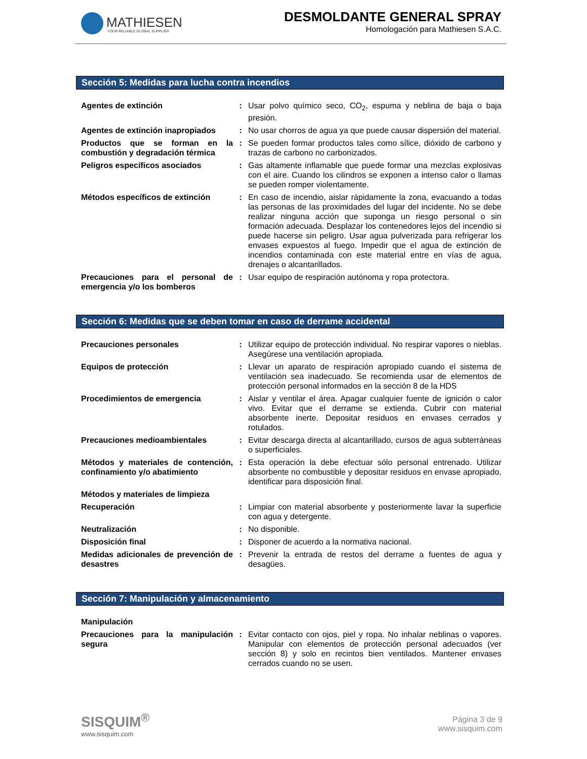MATHIESEN
YOUR RELIABLE GLOBAL SUPPLIER
DESMOLDANTE GENERAL SPRAY
Homologación para Mathiesen S.A.C.
Sección 5: Medidas para lucha contra incendios
| Agentes de extinción | : | Usar polvo químico seco, CO<sub>2</sub>, espuma y neblina de baja o baja presión. |
| Agentes de extinción inapropiados | : | No usar chorros de agua ya que puede causar dispersión del material. |
| Productos que se forman en la combustión y degradación térmica | : | Se pueden formar productos tales como sílice, dióxido de carbono y trazas de carbono no carbonizados. |
| Peligros específicos asociados | : | Gas altamente inflamable que puede formar una mezclas explosivas con el aire. Cuando los cilindros se exponen a intenso calor o llamas se pueden romper violentamente. |
| Métodos específicos de extinción | : | En caso de incendio, aislar rápidamente la zona, evacuando a todas las personas de las proximidades del lugar del incidente. No se debe realizar ninguna acción que suponga un riesgo personal o sin formación adecuada. Desplazar los contenedores lejos del incendio si puede hacerse sin peligro. Usar agua pulverizada para refrigerar los envases expuestos al fuego. Impedir que el agua de extinción de incendios contaminada con este material entre en vías de agua, drenajes o alcantarillados. |
| Precauciones para el personal de emergencia y/o los bomberos | : | Usar equipo de respiración autónoma y ropa protectora. |
Sección 6: Medidas que se deben tomar en caso de derrame accidental
| Precauciones personales | : | Utilizar equipo de protección individual. No respirar vapores o nieblas. Asegúrese una ventilación apropiada. |
| Equipos de protección | : | Llevar un aparato de respiración apropiado cuando el sistema de ventilación sea inadecuado. Se recomienda usar de elementos de protección personal informados en la sección 8 de la HDS |
| Procedimientos de emergencia | : | Aislar y ventilar el área. Apagar cualquier fuente de ignición o calor vivo. Evitar que el derrame se extienda. Cubrir con material absorbente inerte. Depositar residuos en envases cerrados y rotulados. |
| Precauciones medioambientales | : | Evitar descarga directa al alcantarillado, cursos de agua subterráneas o superficiales. |
| Métodos y materiales de contención, confinamiento y/o abatimiento | : | Esta operación la debe efectuar sólo personal entrenado. Utilizar absorbente no combustible y depositar residuos en envase apropiado, identificar para disposición final. |
| Métodos y materiales de limpieza | | |
| Recuperación | : | Limpiar con material absorbente y posteriormente lavar la superficie con agua y detergente. |
| Neutralización | : | No disponible. |
| Disposición final | : | Disponer de acuerdo a la normativa nacional. |
| Medidas adicionales de prevención de desastres | : | Prevenir la entrada de restos del derrame a fuentes de agua y desagües. |
Sección 7: Manipulación y almacenamiento
| Manipulación | | |
| Precauciones para la manipulación segura | : | Evitar contacto con ojos, piel y ropa. No inhalar neblinas o vapores. Manipular con elementos de protección personal adecuados (ver sección 8) y solo en recintos bien ventilados. Mantener envases cerrados cuando no se usen. |
SISQUIM<sup>®</sup>
www.sisquim.com
Página 3 de 9
www.sisquim.com